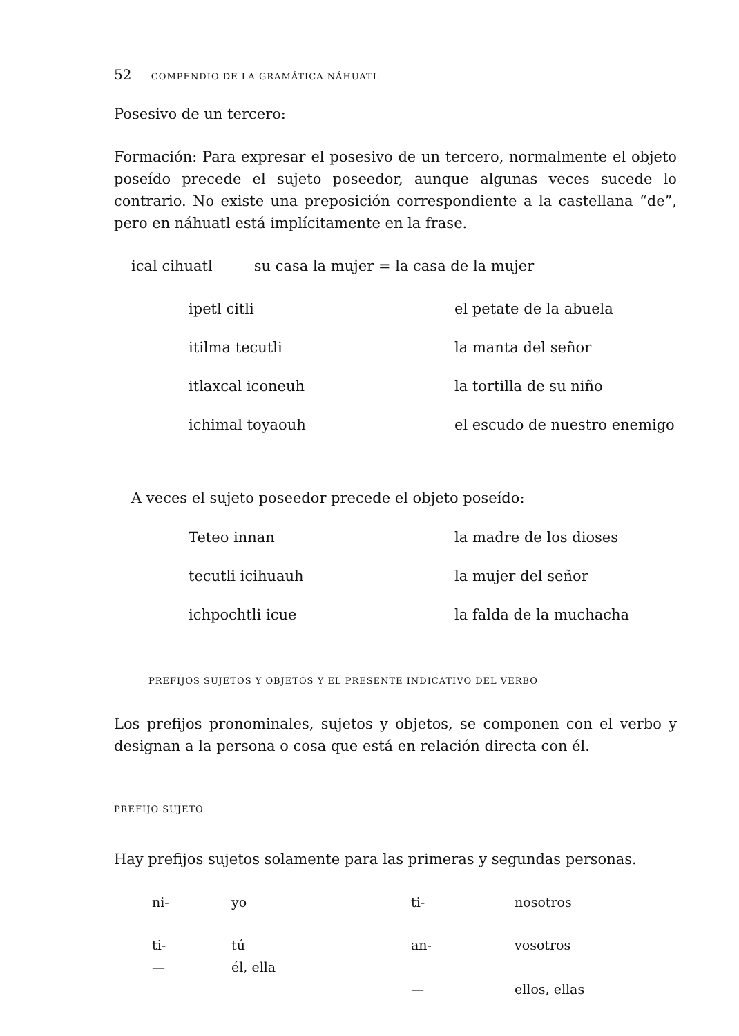52 COMPENDIO DE LA GRAMÁTICA NÁHUATL
Posesivo de un tercero:
Formación: Para expresar el posesivo de un tercero, normalmente el objeto poseído precede el sujeto poseedor, aunque algunas veces sucede lo contrario. No existe una preposición correspondiente a la castellana “de”, pero en náhuatl está implícitamente en la frase.
ical cihuatl su casa la mujer = la casa de la mujer
| ipetl citli | el petate de la abuela |
| itilma tecutli | la manta del señor |
| itlaxcal iconeuh | la tortilla de su niño |
| ichimal toyaouh | el escudo de nuestro enemigo |
A veces el sujeto poseedor precede el objeto poseído:
| Teteo innan | la madre de los dioses |
| tecutli icihuauh | la mujer del señor |
| ichpochtli icue | la falda de la muchacha |
PREFIJOS SUJETOS Y OBJETOS Y EL PRESENTE INDICATIVO DEL VERBO
Los prefijos pronominales, sujetos y objetos, se componen con el verbo y designan a la persona o cosa que está en relación directa con él.
PREFIJO SUJETO
Hay prefijos sujetos solamente para las primeras y segundas personas.
| ni- | yo | ti- | nosotros |
| ti- — | tú él, ella | an- | vosotros |
| | | — | ellos, ellas |